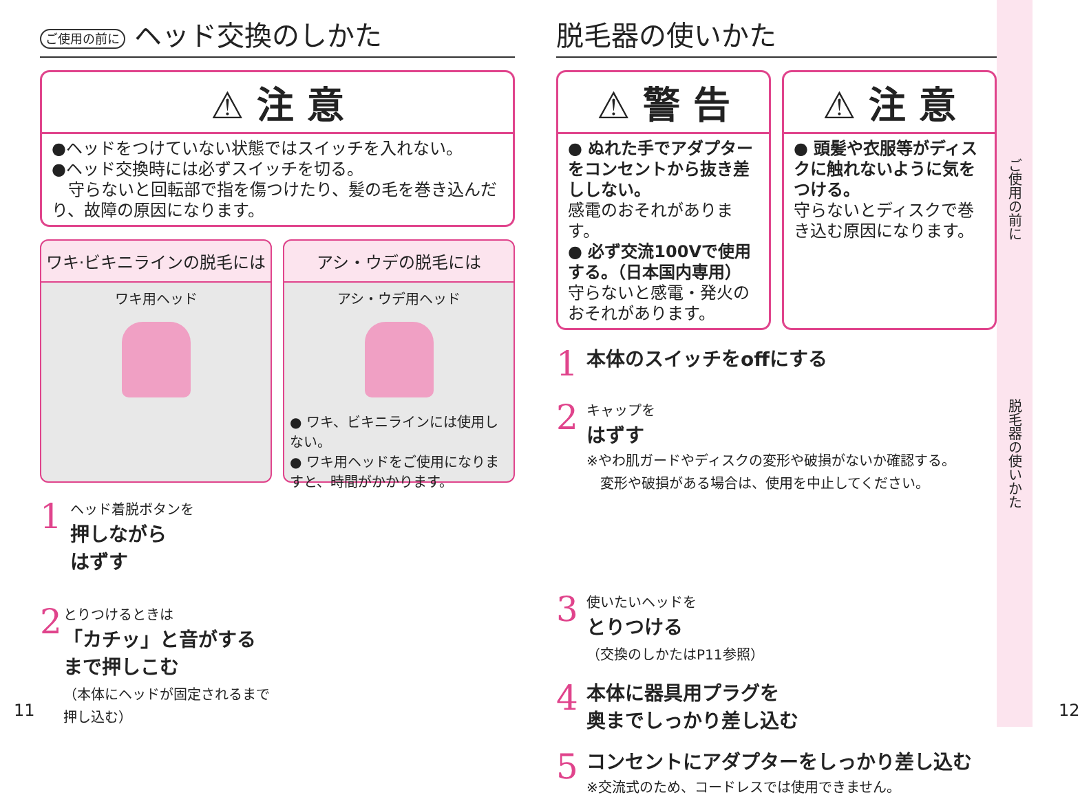ご使用の前に ヘッド交換のしかた
⚠ 注 意
●ヘッドをつけていない状態ではスイッチを入れない。
●ヘッド交換時には必ずスイッチを切る。
　守らないと回転部で指を傷つけたり、髪の毛を巻き込んだり、故障の原因になります。
ワキ·ビキニラインの脱毛には
ワキ用ヘッド
アシ・ウデの脱毛には
アシ・ウデ用ヘッド
● ワキ、ビキニラインには使用しない。
● ワキ用ヘッドをご使用になりますと、時間がかかります。
1
ヘッド着脱ボタンを
押しながら
はずす
2
とりつけるときは
「カチッ」と音がする
まで押しこむ
（本体にヘッドが固定されるまで押し込む）
脱毛器の使いかた
⚠ 警 告
● ぬれた手でアダプターをコンセントから抜き差ししない。
感電のおそれがあります。
● 必ず交流100Vで使用する。（日本国内専用）
守らないと感電・発火のおそれがあります。
⚠ 注 意
● 頭髪や衣服等がディスクに触れないように気をつける。
守らないとディスクで巻き込む原因になります。
1
本体のスイッチをoffにする
2
キャップを
はずす
※やわ肌ガードやディスクの変形や破損がないか確認する。
　変形や破損がある場合は、使用を中止してください。
3
使いたいヘッドを
とりつける
（交換のしかたはP11参照）
4
本体に器具用プラグを
奥までしっかり差し込む
5
コンセントにアダプターをしっかり差し込む
※交流式のため、コードレスでは使用できません。
ご使用の前に
脱毛器の使いかた
11 12